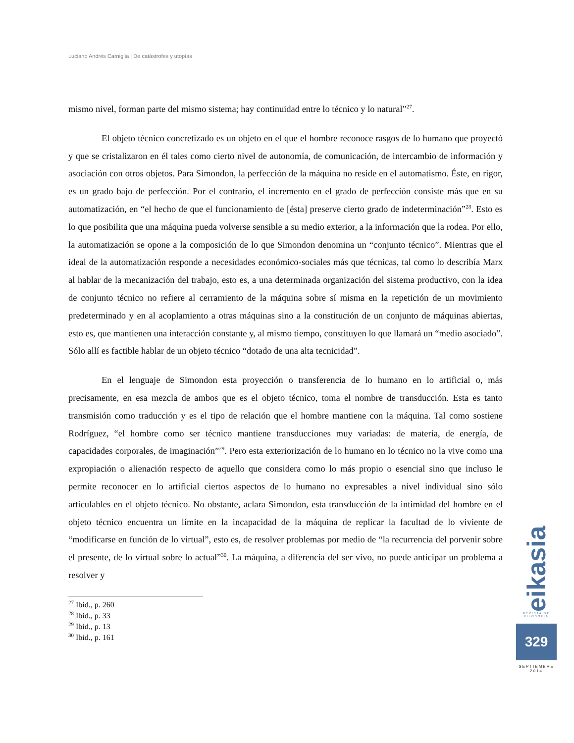Luciano Andrés Carniglia | De catástrofes y utopías
mismo nivel, forman parte del mismo sistema; hay continuidad entre lo técnico y lo natural”<sup>27</sup>.
El objeto técnico concretizado es un objeto en el que el hombre reconoce rasgos de lo humano que proyectó y que se cristalizaron en él tales como cierto nivel de autonomía, de comunicación, de intercambio de información y asociación con otros objetos. Para Simondon, la perfección de la máquina no reside en el automatismo. Éste, en rigor, es un grado bajo de perfección. Por el contrario, el incremento en el grado de perfección consiste más que en su automatización, en “el hecho de que el funcionamiento de [ésta] preserve cierto grado de indeterminación”<sup>28</sup>. Esto es lo que posibilita que una máquina pueda volverse sensible a su medio exterior, a la información que la rodea. Por ello, la automatización se opone a la composición de lo que Simondon denomina un “conjunto técnico”. Mientras que el ideal de la automatización responde a necesidades económico-sociales más que técnicas, tal como lo describía Marx al hablar de la mecanización del trabajo, esto es, a una determinada organización del sistema productivo, con la idea de conjunto técnico no refiere al cerramiento de la máquina sobre sí misma en la repetición de un movimiento predeterminado y en al acoplamiento a otras máquinas sino a la constitución de un conjunto de máquinas abiertas, esto es, que mantienen una interacción constante y, al mismo tiempo, constituyen lo que llamará un “medio asociado”. Sólo allí es factible hablar de un objeto técnico “dotado de una alta tecnicidad”.
En el lenguaje de Simondon esta proyección o transferencia de lo humano en lo artificial o, más precisamente, en esa mezcla de ambos que es el objeto técnico, toma el nombre de transducción. Esta es tanto transmisión como traducción y es el tipo de relación que el hombre mantiene con la máquina. Tal como sostiene Rodríguez, “el hombre como ser técnico mantiene transducciones muy variadas: de materia, de energía, de capacidades corporales, de imaginación”<sup>29</sup>. Pero esta exteriorización de lo humano en lo técnico no la vive como una expropiación o alienación respecto de aquello que considera como lo más propio o esencial sino que incluso le permite reconocer en lo artificial ciertos aspectos de lo humano no expresables a nivel individual sino sólo articulables en el objeto técnico. No obstante, aclara Simondon, esta transducción de la intimidad del hombre en el objeto técnico encuentra un límite en la incapacidad de la máquina de replicar la facultad de lo viviente de “modificarse en función de lo virtual”, esto es, de resolver problemas por medio de “la recurrencia del porvenir sobre el presente, de lo virtual sobre lo actual”<sup>30</sup>. La máquina, a diferencia del ser vivo, no puede anticipar un problema a resolver y
<sup>27</sup> Ibid., p. 260
<sup>28</sup> Ibid., p. 33
<sup>29</sup> Ibid., p. 13
<sup>30</sup> Ibid., p. 161
eikasia
REVISTA DE FILOSOFIA
329
SEPTIEMBRE
2014